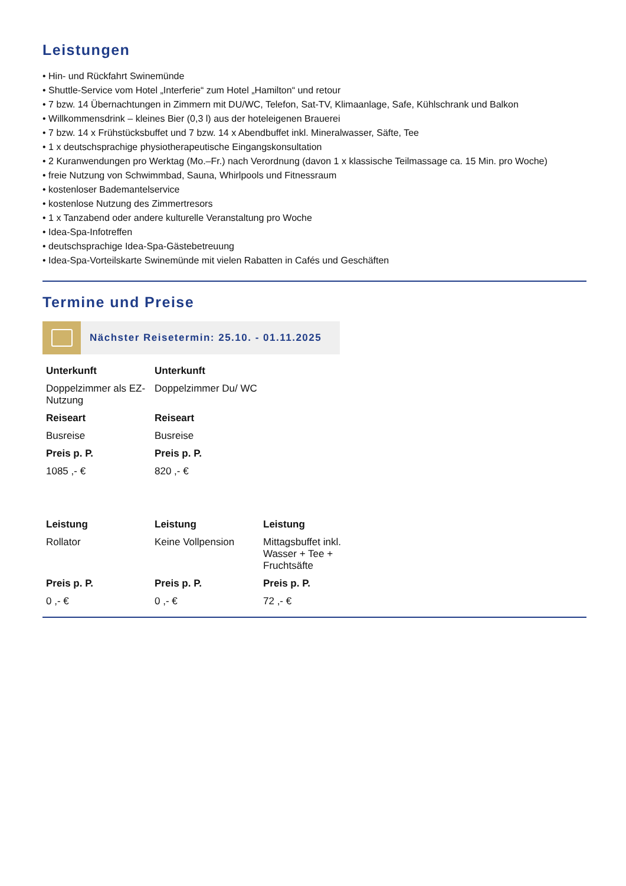Leistungen
• Hin- und Rückfahrt Swinemünde
• Shuttle-Service vom Hotel „Interferie“ zum Hotel „Hamilton“ und retour
• 7 bzw. 14 Übernachtungen in Zimmern mit DU/WC, Telefon, Sat-TV, Klimaanlage, Safe, Kühlschrank und Balkon
• Willkommensdrink – kleines Bier (0,3 l) aus der hoteleigenen Brauerei
• 7 bzw. 14 x Frühstücksbuffet und 7 bzw. 14 x Abendbuffet inkl. Mineralwasser, Säfte, Tee
• 1 x deutschsprachige physiotherapeutische Eingangskonsultation
• 2 Kuranwendungen pro Werktag (Mo.–Fr.) nach Verordnung (davon 1 x klassische Teilmassage ca. 15 Min. pro Woche)
• freie Nutzung von Schwimmbad, Sauna, Whirlpools und Fitnessraum
• kostenloser Bademantelservice
• kostenlose Nutzung des Zimmertresors
• 1 x Tanzabend oder andere kulturelle Veranstaltung pro Woche
• Idea-Spa-Infotreffen
• deutschsprachige Idea-Spa-Gästebetreuung
• Idea-Spa-Vorteilskarte Swinemünde mit vielen Rabatten in Cafés und Geschäften
Termine und Preise
Nächster Reisetermin: 25.10. - 01.11.2025
| Unterkunft | Unterkunft |
| Doppelzimmer als EZ-Nutzung | Doppelzimmer Du/ WC |
| Reiseart | Reiseart |
| Busreise | Busreise |
| Preis p. P. | Preis p. P. |
| 1085 ,- € | 820 ,- € |
| Leistung | Leistung | Leistung |
| Rollator | Keine Vollpension | Mittagsbuffet inkl. Wasser + Tee + Fruchtsäfte |
| Preis p. P. | Preis p. P. | Preis p. P. |
| 0 ,- € | 0 ,- € | 72 ,- € |